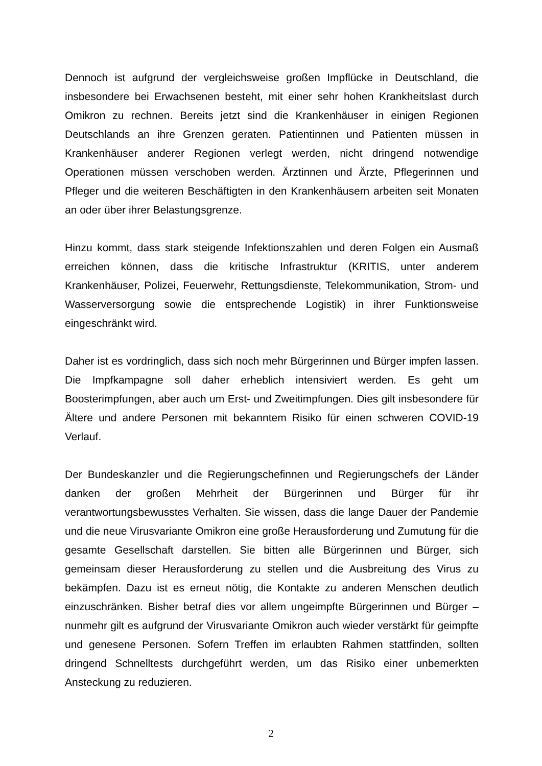Dennoch ist aufgrund der vergleichsweise großen Impflücke in Deutschland, die insbesondere bei Erwachsenen besteht, mit einer sehr hohen Krankheitslast durch Omikron zu rechnen. Bereits jetzt sind die Krankenhäuser in einigen Regionen Deutschlands an ihre Grenzen geraten. Patientinnen und Patienten müssen in Krankenhäuser anderer Regionen verlegt werden, nicht dringend notwendige Operationen müssen verschoben werden. Ärztinnen und Ärzte, Pflegerinnen und Pfleger und die weiteren Beschäftigten in den Krankenhäusern arbeiten seit Monaten an oder über ihrer Belastungsgrenze.
Hinzu kommt, dass stark steigende Infektionszahlen und deren Folgen ein Ausmaß erreichen können, dass die kritische Infrastruktur (KRITIS, unter anderem Krankenhäuser, Polizei, Feuerwehr, Rettungsdienste, Telekommunikation, Strom- und Wasserversorgung sowie die entsprechende Logistik) in ihrer Funktionsweise eingeschränkt wird.
Daher ist es vordringlich, dass sich noch mehr Bürgerinnen und Bürger impfen lassen. Die Impfkampagne soll daher erheblich intensiviert werden. Es geht um Boosterimpfungen, aber auch um Erst- und Zweitimpfungen. Dies gilt insbesondere für Ältere und andere Personen mit bekanntem Risiko für einen schweren COVID-19 Verlauf.
Der Bundeskanzler und die Regierungschefinnen und Regierungschefs der Länder danken der großen Mehrheit der Bürgerinnen und Bürger für ihr verantwortungsbewusstes Verhalten. Sie wissen, dass die lange Dauer der Pandemie und die neue Virusvariante Omikron eine große Herausforderung und Zumutung für die gesamte Gesellschaft darstellen. Sie bitten alle Bürgerinnen und Bürger, sich gemeinsam dieser Herausforderung zu stellen und die Ausbreitung des Virus zu bekämpfen. Dazu ist es erneut nötig, die Kontakte zu anderen Menschen deutlich einzuschränken. Bisher betraf dies vor allem ungeimpfte Bürgerinnen und Bürger – nunmehr gilt es aufgrund der Virusvariante Omikron auch wieder verstärkt für geimpfte und genesene Personen. Sofern Treffen im erlaubten Rahmen stattfinden, sollten dringend Schnelltests durchgeführt werden, um das Risiko einer unbemerkten Ansteckung zu reduzieren.
2